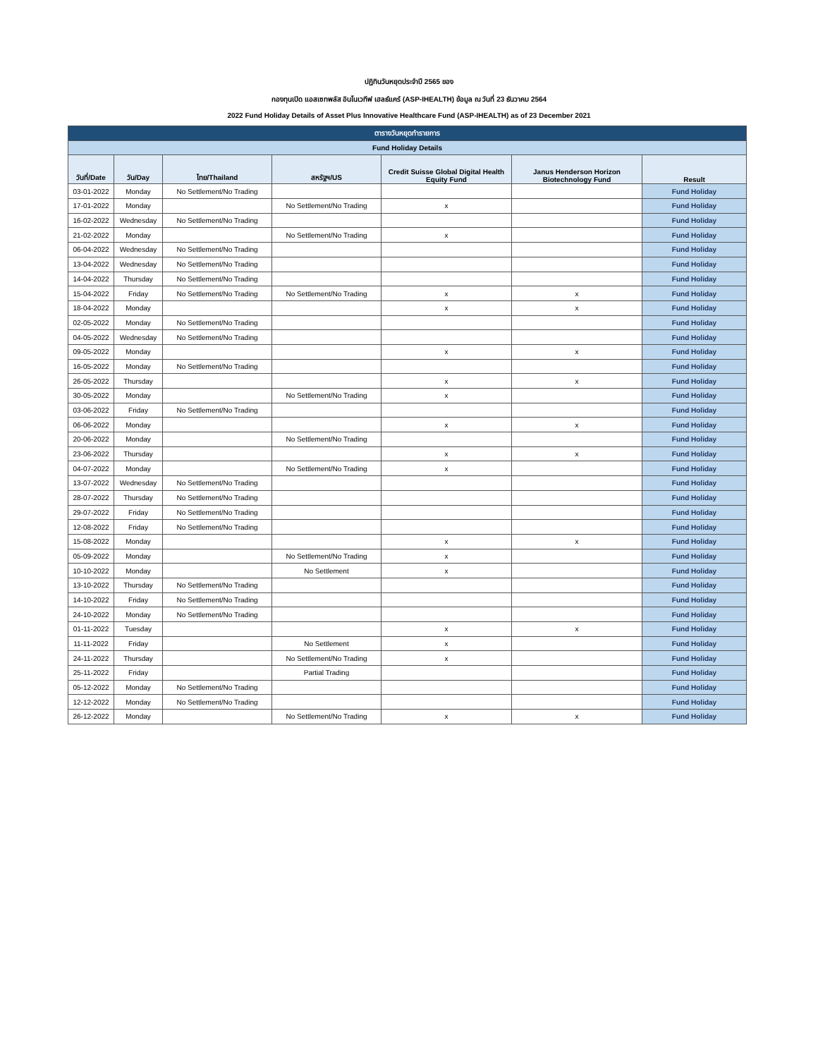ปฏิทินวันหยุดประจำปี 2565 ของ
กองทุนเปิด แอสเซทพลัส อินโนเวทีฟ เฮลธ์แคร์ (ASP-IHEALTH) ข้อมูล ณ วันที่ 23 ธันวาคม 2564
2022 Fund Holiday Details of Asset Plus Innovative Healthcare Fund (ASP-IHEALTH) as of 23 December 2021
| ตารางวันหยุดทำรายการ | | | | | | |
| --- | --- | --- | --- | --- | --- | --- |
| Fund Holiday Details | | | | | | |
| วันที่/Date | วัน/Day | ไทย/Thailand | สหรัฐฯ/US | Credit Suisse Global Digital Health Equity Fund | Janus Henderson Horizon Biotechnology Fund | Result |
| 03-01-2022 | Monday | No Settlement/No Trading | | | | Fund Holiday |
| 17-01-2022 | Monday | | No Settlement/No Trading | x | | Fund Holiday |
| 16-02-2022 | Wednesday | No Settlement/No Trading | | | | Fund Holiday |
| 21-02-2022 | Monday | | No Settlement/No Trading | x | | Fund Holiday |
| 06-04-2022 | Wednesday | No Settlement/No Trading | | | | Fund Holiday |
| 13-04-2022 | Wednesday | No Settlement/No Trading | | | | Fund Holiday |
| 14-04-2022 | Thursday | No Settlement/No Trading | | | | Fund Holiday |
| 15-04-2022 | Friday | No Settlement/No Trading | No Settlement/No Trading | x | x | Fund Holiday |
| 18-04-2022 | Monday | | | x | x | Fund Holiday |
| 02-05-2022 | Monday | No Settlement/No Trading | | | | Fund Holiday |
| 04-05-2022 | Wednesday | No Settlement/No Trading | | | | Fund Holiday |
| 09-05-2022 | Monday | | | x | x | Fund Holiday |
| 16-05-2022 | Monday | No Settlement/No Trading | | | | Fund Holiday |
| 26-05-2022 | Thursday | | | x | x | Fund Holiday |
| 30-05-2022 | Monday | | No Settlement/No Trading | x | | Fund Holiday |
| 03-06-2022 | Friday | No Settlement/No Trading | | | | Fund Holiday |
| 06-06-2022 | Monday | | | x | x | Fund Holiday |
| 20-06-2022 | Monday | | No Settlement/No Trading | | | Fund Holiday |
| 23-06-2022 | Thursday | | | x | x | Fund Holiday |
| 04-07-2022 | Monday | | No Settlement/No Trading | x | | Fund Holiday |
| 13-07-2022 | Wednesday | No Settlement/No Trading | | | | Fund Holiday |
| 28-07-2022 | Thursday | No Settlement/No Trading | | | | Fund Holiday |
| 29-07-2022 | Friday | No Settlement/No Trading | | | | Fund Holiday |
| 12-08-2022 | Friday | No Settlement/No Trading | | | | Fund Holiday |
| 15-08-2022 | Monday | | | x | x | Fund Holiday |
| 05-09-2022 | Monday | | No Settlement/No Trading | x | | Fund Holiday |
| 10-10-2022 | Monday | | No Settlement | x | | Fund Holiday |
| 13-10-2022 | Thursday | No Settlement/No Trading | | | | Fund Holiday |
| 14-10-2022 | Friday | No Settlement/No Trading | | | | Fund Holiday |
| 24-10-2022 | Monday | No Settlement/No Trading | | | | Fund Holiday |
| 01-11-2022 | Tuesday | | | x | x | Fund Holiday |
| 11-11-2022 | Friday | | No Settlement | x | | Fund Holiday |
| 24-11-2022 | Thursday | | No Settlement/No Trading | x | | Fund Holiday |
| 25-11-2022 | Friday | | Partial Trading | | | Fund Holiday |
| 05-12-2022 | Monday | No Settlement/No Trading | | | | Fund Holiday |
| 12-12-2022 | Monday | No Settlement/No Trading | | | | Fund Holiday |
| 26-12-2022 | Monday | | No Settlement/No Trading | x | x | Fund Holiday |